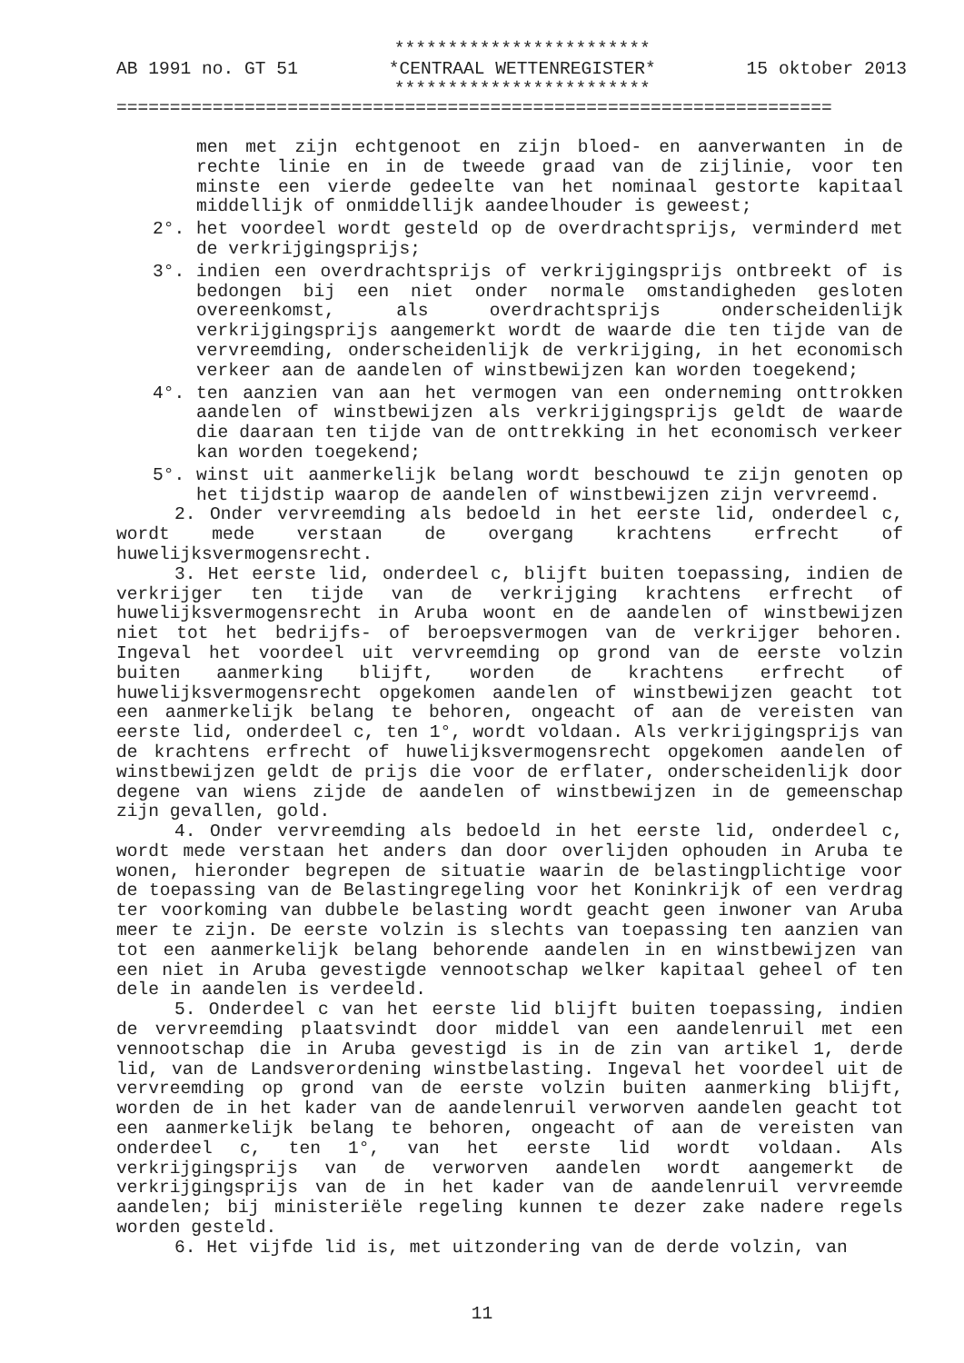************************
AB 1991 no. GT 51 *CENTRAAL WETTENREGISTER* 15 oktober 2013
************************
===================================================================
men met zijn echtgenoot en zijn bloed- en aanverwanten in de rechte linie en in de tweede graad van de zijlinie, voor ten minste een vierde gedeelte van het nominaal gestorte kapitaal middellijk of onmiddellijk aandeelhouder is geweest;
2°. het voordeel wordt gesteld op de overdrachtsprijs, verminderd met de verkrijgingsprijs;
3°. indien een overdrachtsprijs of verkrijgingsprijs ontbreekt of is bedongen bij een niet onder normale omstandigheden gesloten overeenkomst, als overdrachtsprijs onderscheidenlijk verkrijgingsprijs aangemerkt wordt de waarde die ten tijde van de vervreemding, onderscheidenlijk de verkrijging, in het economisch verkeer aan de aandelen of winstbewijzen kan worden toegekend;
4°. ten aanzien van aan het vermogen van een onderneming onttrokken aandelen of winstbewijzen als verkrijgingsprijs geldt de waarde die daaraan ten tijde van de onttrekking in het economisch verkeer kan worden toegekend;
5°. winst uit aanmerkelijk belang wordt beschouwd te zijn genoten op het tijdstip waarop de aandelen of winstbewijzen zijn vervreemd.
2. Onder vervreemding als bedoeld in het eerste lid, onderdeel c, wordt mede verstaan de overgang krachtens erfrecht of huwelijksvermogensrecht.
3. Het eerste lid, onderdeel c, blijft buiten toepassing, indien de verkrijger ten tijde van de verkrijging krachtens erfrecht of huwelijksvermogensrecht in Aruba woont en de aandelen of winstbewijzen niet tot het bedrijfs- of beroepsvermogen van de verkrijger behoren. Ingeval het voordeel uit vervreemding op grond van de eerste volzin buiten aanmerking blijft, worden de krachtens erfrecht of huwelijksvermogensrecht opgekomen aandelen of winstbewijzen geacht tot een aanmerkelijk belang te behoren, ongeacht of aan de vereisten van eerste lid, onderdeel c, ten 1°, wordt voldaan. Als verkrijgingsprijs van de krachtens erfrecht of huwelijksvermogensrecht opgekomen aandelen of winstbewijzen geldt de prijs die voor de erflater, onderscheidenlijk door degene van wiens zijde de aandelen of winstbewijzen in de gemeenschap zijn gevallen, gold.
4. Onder vervreemding als bedoeld in het eerste lid, onderdeel c, wordt mede verstaan het anders dan door overlijden ophouden in Aruba te wonen, hieronder begrepen de situatie waarin de belastingplichtige voor de toepassing van de Belastingregeling voor het Koninkrijk of een verdrag ter voorkoming van dubbele belasting wordt geacht geen inwoner van Aruba meer te zijn. De eerste volzin is slechts van toepassing ten aanzien van tot een aanmerkelijk belang behorende aandelen in en winstbewijzen van een niet in Aruba gevestigde vennootschap welker kapitaal geheel of ten dele in aandelen is verdeeld.
5. Onderdeel c van het eerste lid blijft buiten toepassing, indien de vervreemding plaatsvindt door middel van een aandelenruil met een vennootschap die in Aruba gevestigd is in de zin van artikel 1, derde lid, van de Landsverordening winstbelasting. Ingeval het voordeel uit de vervreemding op grond van de eerste volzin buiten aanmerking blijft, worden de in het kader van de aandelenruil verworven aandelen geacht tot een aanmerkelijk belang te behoren, ongeacht of aan de vereisten van onderdeel c, ten 1°, van het eerste lid wordt voldaan. Als verkrijgingsprijs van de verworven aandelen wordt aangemerkt de verkrijgingsprijs van de in het kader van de aandelenruil vervreemde aandelen; bij ministeriële regeling kunnen te dezer zake nadere regels worden gesteld.
6. Het vijfde lid is, met uitzondering van de derde volzin, van
11